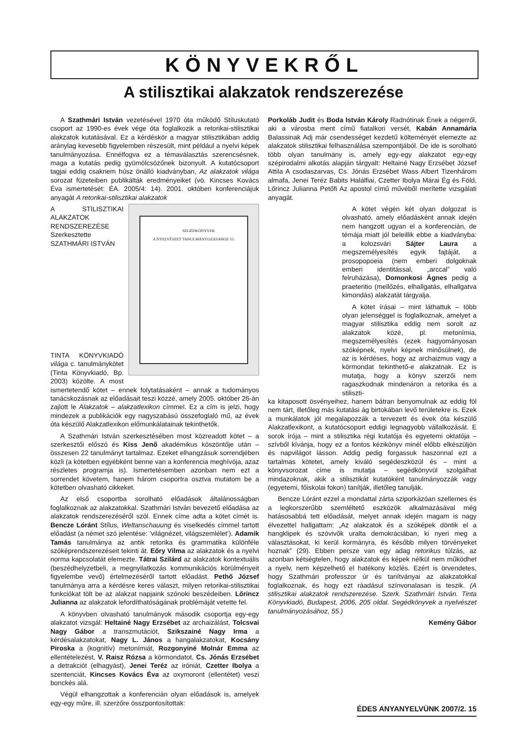KÖNYVEKRŐL
A stilisztikai alakzatok rendszerezése
A Szathmári István vezetésével 1970 óta működő Stíluskutató csoport az 1990-es évek vége óta foglalkozik a retorikai-stilisztikai alakzatok kutatásával. Ez a kérdéskör a magyar stilisztikában addig aránylag kevesebb figyelemben részesült, mint például a nyelvi képek tanulmányozása. Ennélfogva ez a témaválasztás szerencsésnek, maga a kutatás pedig gyümölcsözőnek bizonyult. A kutatócsoport tagjai eddig csaknem húsz önálló kiadványban, Az alakzatok világa sorozat füzeteiben publikálták eredményeiket (vö. Kincses Kovács Éva ismertetését: ÉA. 2005/4: 14). 2001. októberi konferenciájuk anyagát A retorikai-stilisztikai alakzatok
SEGÉDKÖNYVEK
A NYELVÉSZET TANULMÁNYOZÁSÁHOZ 55.
A STILISZTIKAI ALAKZATOK
RENDSZEREZÉSE
Szerkesztette
SZATHMÁRI ISTVÁN
TINTA KÖNYVKIADÓ
világa c. tanulmánykötet (Tinta Könyvkiadó, Bp. 2003) közölte. A most ismertetendő kötet – ennek folytatásaként – annak a tudományos tanácskozásnak az előadásait teszi közzé, amely 2005. október 26-án zajlott le Alakzatok – alakzatlexikon címmel. Ez a cím is jelzi, hogy mindezek a publikációk egy nagyszabású összefoglaló mű, az évek óta készülő Alakzatlexikon előmunkálatainak tekinthetők.
A Szathmári István szerkesztésében most közreadott kötet – a szerkesztői előszó és Kiss Jenő akadémikus köszöntője után – összesen 22 tanulmányt tartalmaz. Ezeket elhangzásuk sorrendjében közli (a kötetben egyébként benne van a konferencia meghívója, azaz részletes programja is). Ismertetésemben azonban nem ezt a sorrendet követem, hanem három csoportra osztva mutatom be a kötetben olvasható cikkeket.
Az első csoportba sorolható előadások általánosságban foglalkoznak az alakzatokkal. Szathmári István bevezető előadása az alakzatok rendszerezéséről szól. Ennek címe adta a kötet címét is. Bencze Lóránt Stílus, Weltanschauung és viselkedés címmel tartott előadást (a német szó jelentése: ’világnézet, világszemlélet’). Adamik Tamás tanulmánya az antik retorika és grammatika különféle szóképrendszerezéseit tekinti át. Eőry Vilma az alakzatok és a nyelvi norma kapcsolatát elemezte. Tátrai Szilárd az alakzatok kontextuális (beszédhelyzetbeli, a megnyilatkozás kommunikációs körülményeit figyelembe vevő) értelmezéséről tartott előadást. Pethő József tanulmánya arra a kérdésre keres választ, milyen retorikai-stilisztikai funkciókat tölt be az alakzat napjaink szónoki beszédeiben. Lőrincz Julianna az alakzatok lefordíthatóságának problémáját vetette fel.
A könyvben olvasható tanulmányok második csoportja egy-egy alakzatot vizsgál: Heltainé Nagy Erzsébet az archaizálást, Tolcsvai Nagy Gábor a transzmutációt, Szikszainé Nagy Irma a kérdésalakzatokat, Nagy L. János a hangalakzatokat, Kocsány Piroska a (kognitív) metonímiát, Rozgonyiné Molnár Emma az ellentételezést, V. Raisz Rózsa a körmondatot, Cs. Jónás Erzsébet a detrakciót (elhagyást), Jenei Teréz az iróniát, Czetter Ibolya a szentenciát, Kincses Kovács Éva az oxymoront (ellentétet) veszi bonckés alá.
Végül elhangzottak a konferencián olyan előadások is, amelyek egy-egy műre, ill. szerzőre összpontosítottak:
Porkoláb Judit és Boda István Károly Radnótinak Ének a négerről, aki a városba ment című fiatalkori versét, Kabán Annamária Balassinak Adj már csendességet kezdetű költeményét elemezte az alakzatok stilisztikai felhasználása szempontjából. De ide is sorolható több olyan tanulmány is, amely egy-egy alakzatot egy-egy szépirodalmi alkotás alapján tárgyalt: Heltainé Nagy Erzsébet József Attila A csodaszarvas, Cs. Jónás Erzsébet Wass Albert Tizenhárom almafa, Jenei Teréz Babits Halálfiai, Czetter Ibolya Márai Ég és Föld, Lőrincz Julianna Petőfi Az apostol című művéből merítette vizsgálati anyagát.
A kötet végén két olyan dolgozat is olvasható, amely előadásként annak idején nem hangzott ugyan el a konferencián, de témája miatt jól beleillik ebbe a kiadványba: a kolozsvári Sájter Laura a megszemélyesítés egyik fajtáját, a prosopopoeia (nem emberi dolgoknak emberi identitással, „arccal” való felruházása), Domonkosi Ágnes pedig a praeteritio (mellőzés, elhallgatás, elhallgatva kimondás) alakzatát tárgyalja.
A kötet írásai – mint láthattuk – több olyan jelenséggel is foglalkoznak, amelyet a magyar stilisztika eddig nem sorolt az alakzatok közé, pl. metonímia, megszemélyesítés (ezek hagyományosan szóképnek, nyelvi képnek minősülnek), de az is kérdéses, hogy az archaizmus vagy a körmondat tekinthető-e alakzatnak. Ez is mutatja, hogy a könyv szerzői nem ragaszkodnak mindenáron a retorika és a stiliszti-
ka kitaposott ösvényeihez, hanem bátran benyomulnak az eddig föl nem tárt, illetőleg más kutatási ág birtokában levő területekre is. Ezek a munkálatok jól megalapozzák a tervezett és évek óta készülő Alakzatlexikont, a kutatócsoport eddigi legnagyobb vállalkozását. E sorok írója – mint a stilisztika régi kutatója és egyetemi oktatója – szívből kívánja, hogy ez a fontos kézikönyv minél előbb elkészüljön és napvilágot lásson. Addig pedig forgassuk haszonnal ezt a tartalmas kötetet, amely kiváló segédeszközül és – mint a könyvsorozat címe is mutatja – segédkönyvül szolgálhat mindazoknak, akik a stilisztikát kutatóként tanulmányozzák vagy (egyetemi, főiskolai fokon) tanítják, illetőleg tanulják.
Bencze Lóránt ezzel a mondattal zárta sziporkázóan szellemes és a legkorszerűbb szemléltető eszközök alkalmazásával még hatásosabbá tett előadását, melyet annak idején magam is nagy élvezettel hallgattam: „Az alakzatok és a szóképek döntik el a hangklipek és szóvivők uralta demokráciában, ki nyeri meg a választásokat, ki kerül kormányra, és később milyen törvényeket hoznak” (29). Ebben persze van egy adag retorikus túlzás, az azonban kétségtelen, hogy alakzatok és képek nélkül nem működhet a nyelv, nem képzelhető el hatékony közlés. Ezért is örvendetes, hogy Szathmári professzor úr és tanítványai az alakzatokkal foglalkoznak, és hogy ezt ráadásul színvonalasan is teszik. (A stilisztikai alakzatok rendszerezése. Szerk. Szathmári István. Tinta Könyvkiadó, Budapest, 2006, 205 oldal. Segédkönyvek a nyelvészet tanulmányozásához, 55.)
Kemény Gábor
ÉDES ANYANYELVÜNK 2007/2. 15